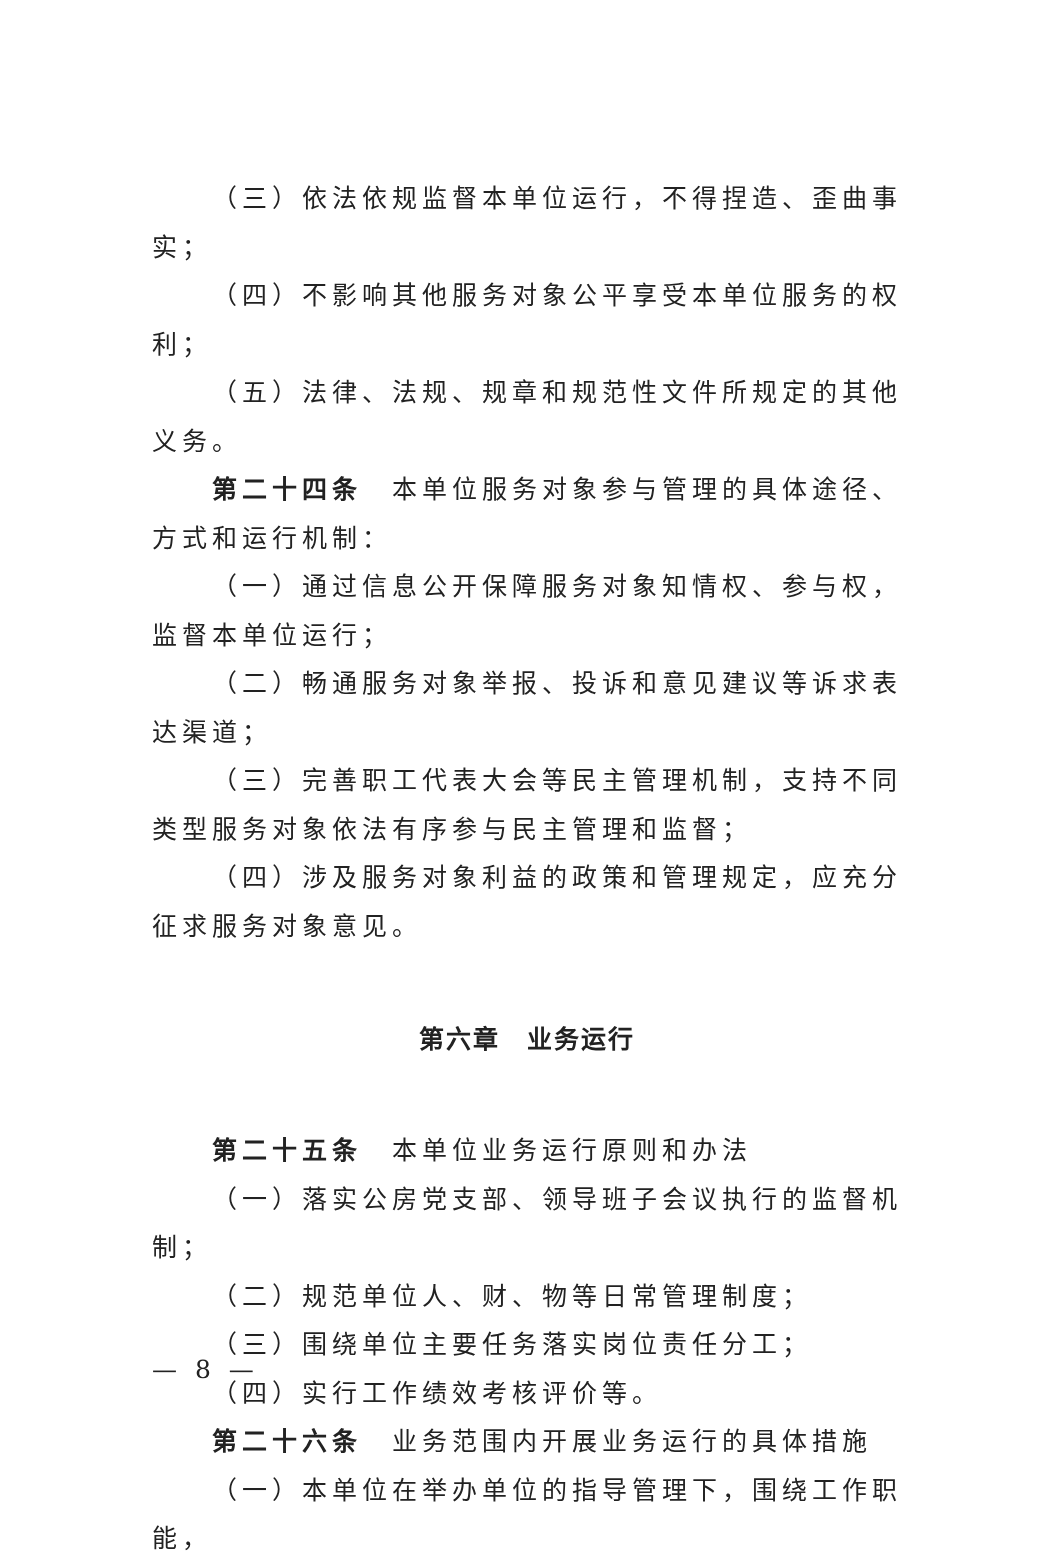（三）依法依规监督本单位运行，不得捏造、歪曲事实；
（四）不影响其他服务对象公平享受本单位服务的权利；
（五）法律、法规、规章和规范性文件所规定的其他义务。
第二十四条　本单位服务对象参与管理的具体途径、方式和运行机制：
（一）通过信息公开保障服务对象知情权、参与权，监督本单位运行；
（二）畅通服务对象举报、投诉和意见建议等诉求表达渠道；
（三）完善职工代表大会等民主管理机制，支持不同类型服务对象依法有序参与民主管理和监督；
（四）涉及服务对象利益的政策和管理规定，应充分征求服务对象意见。
第六章　业务运行
第二十五条　本单位业务运行原则和办法
（一）落实公房党支部、领导班子会议执行的监督机制；
（二）规范单位人、财、物等日常管理制度；
（三）围绕单位主要任务落实岗位责任分工；
（四）实行工作绩效考核评价等。
第二十六条　业务范围内开展业务运行的具体措施
（一）本单位在举办单位的指导管理下，围绕工作职能，
— 8 —